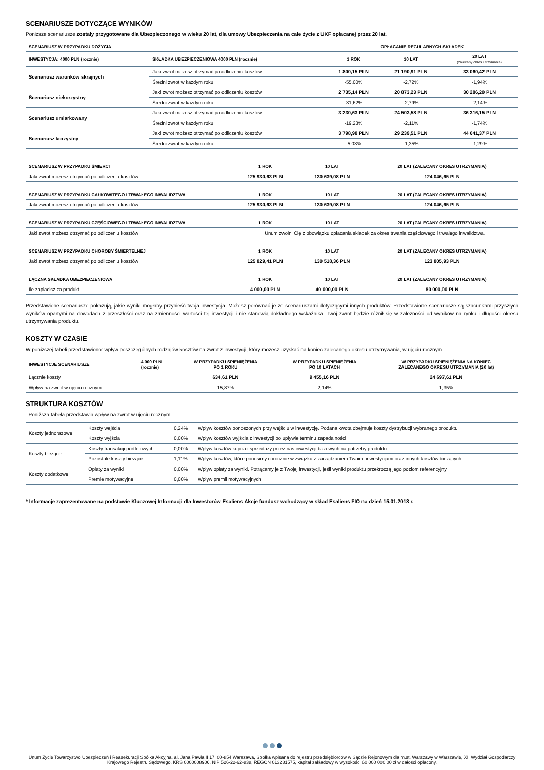SCENARIUSZE DOTYCZĄCE WYNIKÓW
Poniższe scenariusze zostały przygotowane dla Ubezpieczonego w wieku 20 lat, dla umowy Ubezpieczenia na całe życie z UKF opłacanej przez 20 lat.
| SCENARIUSZ W PRZYPADKU DOŻYCIA | | OPŁACANIE REGULARNYCH SKŁADEK | | |
| --- | --- | --- | --- | --- |
| INWESTYCJA: 4000 PLN (rocznie) | SKŁADKA UBEZPIECZENIOWA 4000 PLN (rocznie) | 1 ROK | 10 LAT | 20 LAT (zalecany okres utrzymania) |
| Scenariusz warunków skrajnych | Jaki zwrot możesz otrzymać po odliczeniu kosztów | 1 800,15 PLN | 21 190,91 PLN | 33 060,42 PLN |
| | Średni zwrot w każdym roku | -55,00% | -2,72% | -1,94% |
| Scenariusz niekorzystny | Jaki zwrot możesz otrzymać po odliczeniu kosztów | 2 735,14 PLN | 20 873,23 PLN | 30 286,20 PLN |
| | Średni zwrot w każdym roku | -31,62% | -2,79% | -2,14% |
| Scenariusz umiarkowany | Jaki zwrot możesz otrzymać po odliczeniu kosztów | 3 230,63 PLN | 24 503,58 PLN | 36 316,15 PLN |
| | Średni zwrot w każdym roku | -19,23% | -2,11% | -1,74% |
| Scenariusz korzystny | Jaki zwrot możesz otrzymać po odliczeniu kosztów | 3 798,98 PLN | 29 239,51 PLN | 44 641,37 PLN |
| | Średni zwrot w każdym roku | -5,03% | -1,35% | -1,29% |
| SCENARIUSZ W PRZYPADKU ŚMIERCI | 1 ROK | 10 LAT | 20 LAT (ZALECANY OKRES UTRZYMANIA) |
| --- | --- | --- | --- |
| Jaki zwrot możesz otrzymać po odliczeniu kosztów | 125 930,63 PLN | 130 639,08 PLN | 124 046,65 PLN |
| SCENARIUSZ W PRZYPADKU CAŁKOWITEGO I TRWAŁEGO INWALIDZTWA | 1 ROK | 10 LAT | 20 LAT (ZALECANY OKRES UTRZYMANIA) |
| Jaki zwrot możesz otrzymać po odliczeniu kosztów | 125 930,63 PLN | 130 639,08 PLN | 124 046,65 PLN |
| SCENARIUSZ W PRZYPADKU CZĘŚCIOWEGO I TRWAŁEGO INWALIDZTWA | 1 ROK | 10 LAT | 20 LAT (ZALECANY OKRES UTRZYMANIA) |
| Jaki zwrot możesz otrzymać po odliczeniu kosztów | Unum zwolni Cię z obowiązku opłacania składek za okres trwania częściowego i trwałego inwalidztwa. | | |
| SCENARIUSZ W PRZYPADKU CHOROBY ŚMIERTELNEJ | 1 ROK | 10 LAT | 20 LAT (ZALECANY OKRES UTRZYMANIA) |
| Jaki zwrot możesz otrzymać po odliczeniu kosztów | 125 829,41 PLN | 130 518,36 PLN | 123 805,93 PLN |
| ŁĄCZNA SKŁADKA UBEZPIECZENIOWA | 1 ROK | 10 LAT | 20 LAT (ZALECANY OKRES UTRZYMANIA) |
| Ile zapłacisz za produkt | 4 000,00 PLN | 40 000,00 PLN | 80 000,00 PLN |
Przedstawione scenariusze pokazują, jakie wyniki mogłaby przynieść twoja inwestycja. Możesz porównać je ze scenariuszami dotyczącymi innych produktów. Przedstawione scenariusze są szacunkami przyszłych wyników opartymi na dowodach z przeszłości oraz na zmienności wartości tej inwestycji i nie stanowią dokładnego wskaźnika. Twój zwrot będzie różnił się w zależności od wyników na rynku i długości okresu utrzymywania produktu.
KOSZTY W CZASIE
W poniższej tabeli przedstawiono: wpływ poszczególnych rodzajów kosztów na zwrot z inwestycji, który możesz uzyskać na koniec zalecanego okresu utrzymywania, w ujęciu rocznym.
| INWESTYCJE SCENARIUSZE | 4 000 PLN (rocznie) | W PRZYPADKU SPIENIĘŻENIA PO 1 ROKU | W PRZYPADKU SPIENIĘŻENIA PO 10 LATACH | W PRZYPADKU SPIENIĘŻENIA NA KONIEC ZALECANEGO OKRESU UTRZYMANIA (20 lat) |
| --- | --- | --- | --- | --- |
| Łącznie koszty | | 634,61 PLN | 9 455,16 PLN | 24 697,61 PLN |
| Wpływ na zwrot w ujęciu rocznym | | 15,87% | 2,14% | 1,35% |
STRUKTURA KOSZTÓW
Poniższa tabela przedstawia wpływ na zwrot w ujęciu rocznym
| Koszty jednorazowe | Koszty wejścia | 0,24% | Wpływ kosztów ponoszonych przy wejściu w inwestycję. Podana kwota obejmuje koszty dystrybucji wybranego produktu |
| | Koszty wyjścia | 0,00% | Wpływ kosztów wyjścia z inwestycji po upływie terminu zapadalności |
| Koszty bieżące | Koszty transakcji portfelowych | 0,00% | Wpływ kosztów kupna i sprzedaży przez nas inwestycji bazowych na potrzeby produktu |
| | Pozostałe koszty bieżące | 1,11% | Wpływ kosztów, które ponosimy corocznie w związku z zarządzaniem Twoimi inwestycjami oraz innych kosztów bieżących |
| Koszty dodatkowe | Opłaty za wyniki | 0,00% | Wpływ opłaty za wyniki. Potrącamy je z Twojej inwestycji, jeśli wyniki produktu przekroczą jego poziom referencyjny |
| | Premie motywacyjne | 0,00% | Wpływ premii motywacyjnych |
* Informacje zaprezentowane na podstawie Kluczowej Informacji dla Inwestorów Esaliens Akcje fundusz wchodzący w skład Esaliens FIO na dzień 15.01.2018 r.
Unum Życie Towarzystwo Ubezpieczeń i Reasekuracji Spółka Akcyjna, al. Jana Pawła II 17, 00-854 Warszawa, Spółka wpisana do rejestru przedsiębiorców w Sądzie Rejonowym dla m.st. Warszawy w Warszawie, XII Wydział Gospodarczy Krajowego Rejestru Sądowego, KRS 0000008906, NIP 526-22-62-838, REGON 013281575, kapitał zakładowy w wysokości 60 000 000,00 zł w całości opłacony.